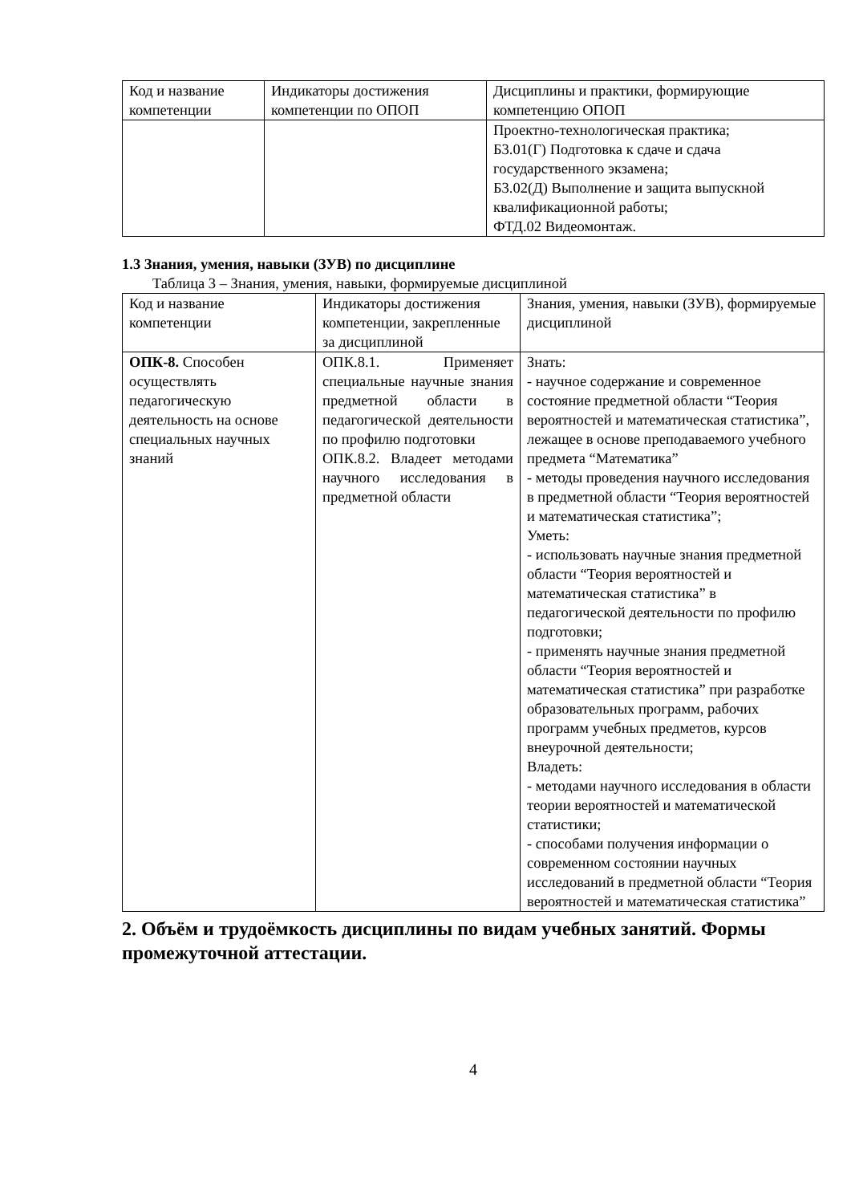| Код и название компетенции | Индикаторы достижения компетенции по ОПОП | Дисциплины и практики, формирующие компетенцию ОПОП |
| | | Проектно-технологическая практика; Б3.01(Г) Подготовка к сдаче и сдача государственного экзамена; Б3.02(Д) Выполнение и защита выпускной квалификационной работы; ФТД.02 Видеомонтаж. |
1.3 Знания, умения, навыки (ЗУВ) по дисциплине
Таблица 3 – Знания, умения, навыки, формируемые дисциплиной
| Код и название компетенции | Индикаторы достижения компетенции, закрепленные за дисциплиной | Знания, умения, навыки (ЗУВ), формируемые дисциплиной |
| ОПК-8. Способен осуществлять педагогическую деятельность на основе специальных научных знаний | ОПК.8.1. Применяет специальные научные знания предметной области в педагогической деятельности по профилю подготовки ОПК.8.2. Владеет методами научного исследования в предметной области | Знать: - научное содержание и современное состояние предметной области “Теория вероятностей и математическая статистика”, лежащее в основе преподаваемого учебного предмета “Математика” - методы проведения научного исследования в предметной области “Теория вероятностей и математическая статистика”; Уметь: - использовать научные знания предметной области “Теория вероятностей и математическая статистика” в педагогической деятельности по профилю подготовки; - применять научные знания предметной области “Теория вероятностей и математическая статистика” при разработке образовательных программ, рабочих программ учебных предметов, курсов внеурочной деятельности; Владеть: - методами научного исследования в области теории вероятностей и математической статистики; - способами получения информации о современном состоянии научных исследований в предметной области “Теория вероятностей и математическая статистика” |
2. Объём и трудоёмкость дисциплины по видам учебных занятий. Формы промежуточной аттестации.
4